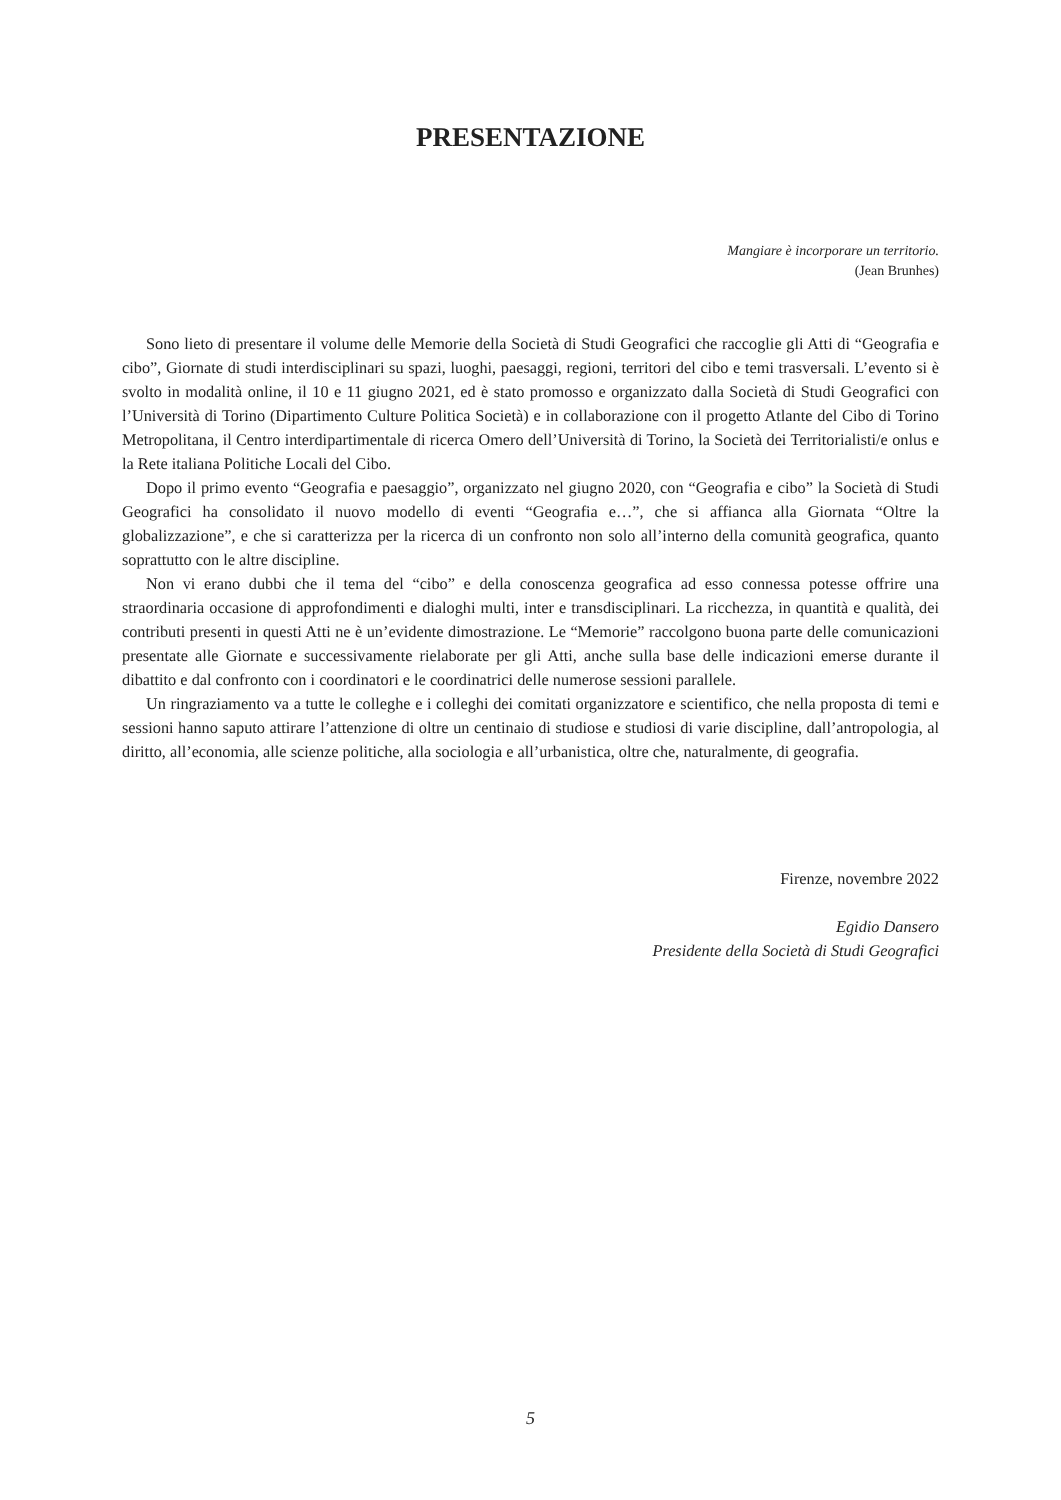PRESENTAZIONE
Mangiare è incorporare un territorio.
(Jean Brunhes)
Sono lieto di presentare il volume delle Memorie della Società di Studi Geografici che raccoglie gli Atti di “Geografia e cibo”, Giornate di studi interdisciplinari su spazi, luoghi, paesaggi, regioni, territori del cibo e temi trasversali. L’evento si è svolto in modalità online, il 10 e 11 giugno 2021, ed è stato promosso e organizzato dalla Società di Studi Geografici con l’Università di Torino (Dipartimento Culture Politica Società) e in collaborazione con il progetto Atlante del Cibo di Torino Metropolitana, il Centro interdipartimentale di ricerca Omero dell’Università di Torino, la Società dei Territorialisti/e onlus e la Rete italiana Politiche Locali del Cibo.
Dopo il primo evento “Geografia e paesaggio”, organizzato nel giugno 2020, con “Geografia e cibo” la Società di Studi Geografici ha consolidato il nuovo modello di eventi “Geografia e…”, che si affianca alla Giornata “Oltre la globalizzazione”, e che si caratterizza per la ricerca di un confronto non solo all’interno della comunità geografica, quanto soprattutto con le altre discipline.
Non vi erano dubbi che il tema del “cibo” e della conoscenza geografica ad esso connessa potesse offrire una straordinaria occasione di approfondimenti e dialoghi multi, inter e transdisciplinari. La ricchezza, in quantità e qualità, dei contributi presenti in questi Atti ne è un’evidente dimostrazione. Le “Memorie” raccolgono buona parte delle comunicazioni presentate alle Giornate e successivamente rielaborate per gli Atti, anche sulla base delle indicazioni emerse durante il dibattito e dal confronto con i coordinatori e le coordinatrici delle numerose sessioni parallele.
Un ringraziamento va a tutte le colleghe e i colleghi dei comitati organizzatore e scientifico, che nella proposta di temi e sessioni hanno saputo attirare l’attenzione di oltre un centinaio di studiose e studiosi di varie discipline, dall’antropologia, al diritto, all’economia, alle scienze politiche, alla sociologia e all’urbanistica, oltre che, naturalmente, di geografia.
Firenze, novembre 2022
Egidio Dansero
Presidente della Società di Studi Geografici
5